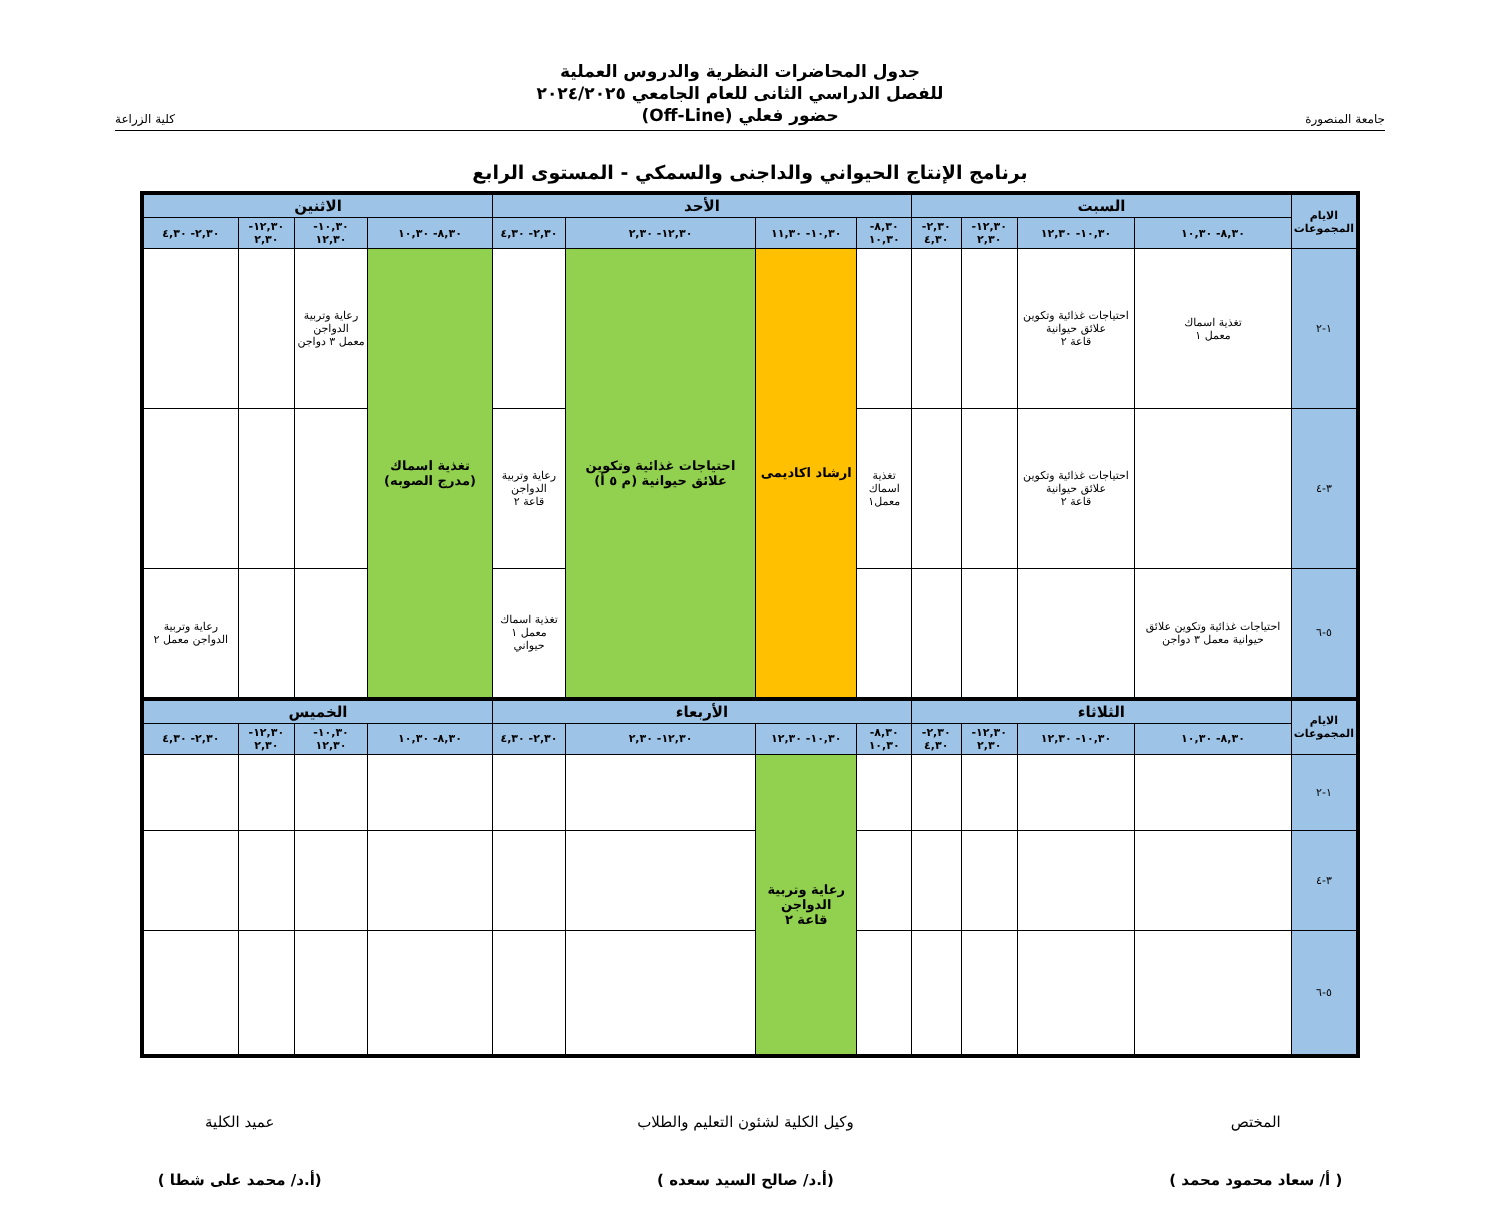جامعة المنصورة
جدول المحاضرات النظرية والدروس العملية
للفصل الدراسي الثانى للعام الجامعي ٢٠٢٤/٢٠٢٥
حضور فعلي (Off-Line)
كلية الزراعة
برنامج الإنتاج الحيواني والداجنى والسمكي - المستوى الرابع
| الايام المجموعات | السبت | | | | الأحد | | | | الاثنين | | | |
| --- | --- | --- | --- | --- | --- | --- | --- | --- | --- | --- | --- | --- |
| | ٨,٣٠- ١٠,٣٠ | ١٠,٣٠- ١٢,٣٠ | ١٢,٣٠- ٢,٣٠ | ٢,٣٠- ٤,٣٠ | ٨,٣٠- ١٠,٣٠ | ١٠,٣٠- ١١,٣٠ | ١٢,٣٠- ٢,٣٠ | ٢,٣٠- ٤,٣٠ | ٨,٣٠- ١٠,٣٠ | ١٠,٣٠- ١٢,٣٠ | ١٢,٣٠- ٢,٣٠ | ٢,٣٠- ٤,٣٠ |
| ١-٢ | تغذية اسماك معمل ١ | احتياجات غذائية وتكوين علائق حيوانية قاعة ٢ | | | | ارشاد اكاديمى | احتياجات غذائية وتكوين علائق حيوانية (م ٥ أ) | | تغذية اسماك (مدرج الصوبه) | رعاية وتربية الدواجن معمل ٣ دواجن | | |
| ٣-٤ | | احتياجات غذائية وتكوين علائق حيوانية قاعة ٢ | | | تغذية اسماك معمل١ | | | رعاية وتربية الدواجن قاعة ٢ | | | | |
| ٥-٦ | احتياجات غذائية وتكوين علائق حيوانية معمل ٣ دواجن | | | | | | | تغذية اسماك معمل ١ حيواني | | | | رعاية وتربية الدواجن معمل ٢ |
| الايام المجموعات | الثلاثاء | | | | الأربعاء | | | | الخميس | | | |
| | ٨,٣٠- ١٠,٣٠ | ١٠,٣٠- ١٢,٣٠ | ١٢,٣٠- ٢,٣٠ | ٢,٣٠- ٤,٣٠ | ٨,٣٠- ١٠,٣٠ | ١٠,٣٠- ١٢,٣٠ | ١٢,٣٠- ٢,٣٠ | ٢,٣٠- ٤,٣٠ | ٨,٣٠- ١٠,٣٠ | ١٠,٣٠- ١٢,٣٠ | ١٢,٣٠- ٢,٣٠ | ٢,٣٠- ٤,٣٠ |
| ١-٢ | | | | | | رعاية وتربية الدواجن قاعة ٢ | | | | | | |
| ٣-٤ | | | | | | | | | | | | |
| ٥-٦ | | | | | | | | | | | | |
المختص
( أ/ سعاد محمود محمد )
وكيل الكلية لشئون التعليم والطلاب
(أ.د/ صالح السيد سعده )
عميد الكلية
(أ.د/ محمد على شطا )